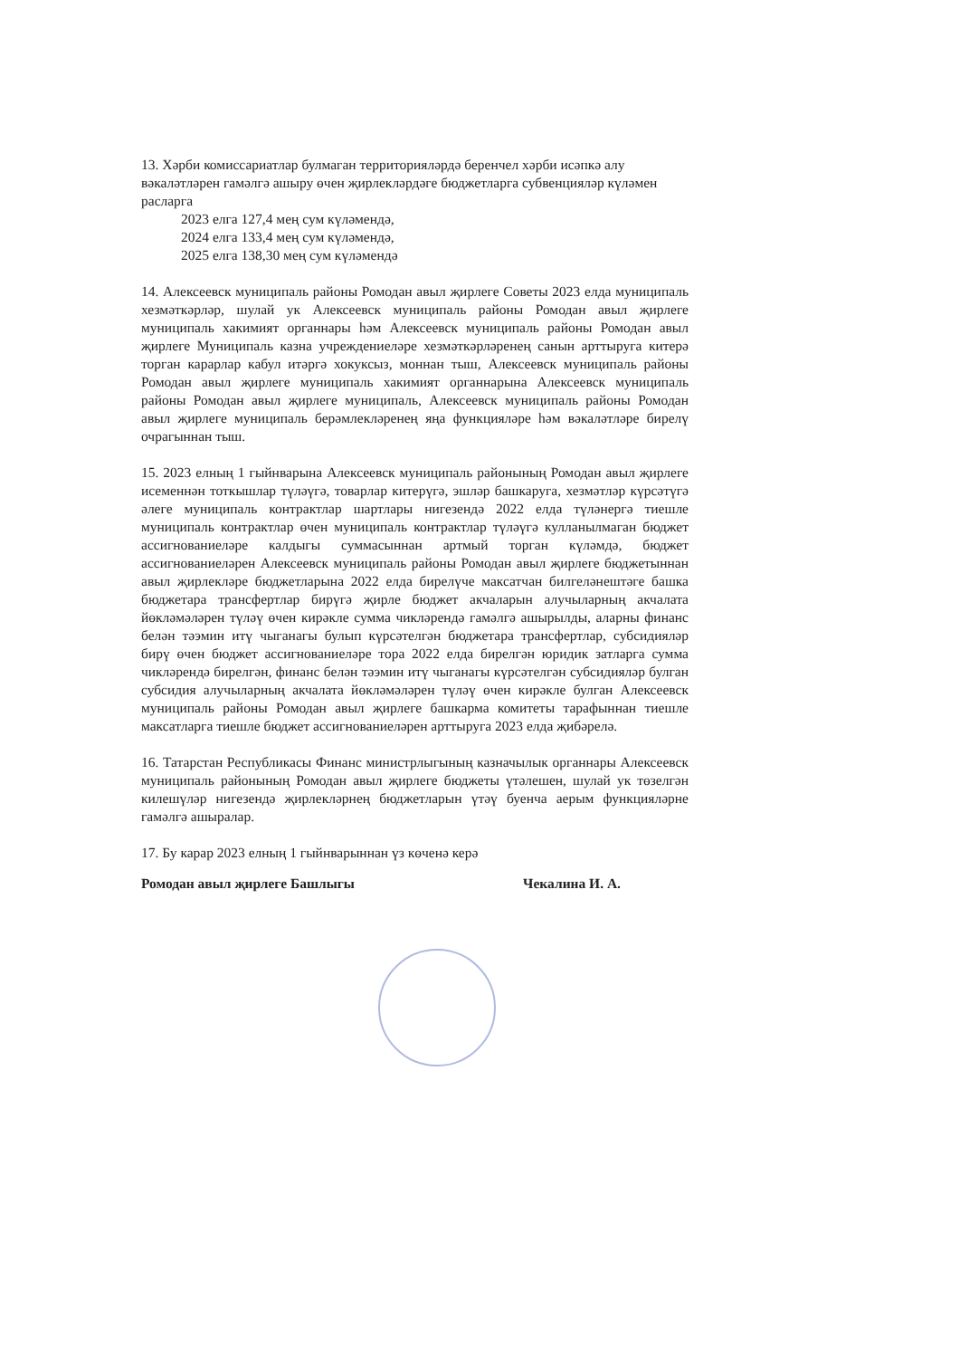13. Хәрби комиссариатлар булмаган территорияләрдә беренчел хәрби исәпкә алу вәкаләтләрен гамәлгә ашыру өчен җирлекләрдәге бюджетларга субвенцияләр күләмен расларга
2023 елга 127,4 мең сум күләмендә,
2024 елга 133,4 мең сум күләмендә,
2025 елга 138,30 мең сум күләмендә
14. Алексеевск муниципаль районы Ромодан авыл җирлеге Советы 2023 елда муниципаль хезмәткәрләр, шулай ук Алексеевск муниципаль районы Ромодан авыл җирлеге муниципаль хакимият органнары һәм Алексеевск муниципаль районы Ромодан авыл җирлеге Муниципаль казна учреждениеләре хезмәткәрләренең санын арттыруга китерә торган карарлар кабул итәргә хокуксыз, моннан тыш, Алексеевск муниципаль районы Ромодан авыл җирлеге муниципаль хакимият органнарына Алексеевск муниципаль районы Ромодан авыл җирлеге муниципаль, Алексеевск муниципаль районы Ромодан авыл җирлеге муниципаль берәмлекләренең яңа функцияләре һәм вәкаләтләре бирелү очрагыннан тыш.
15. 2023 елның 1 гыйнварына Алексеевск муниципаль районының Ромодан авыл җирлеге исеменнән тоткышлар түләүгә, товарлар китерүгә, эшләр башкаруга, хезмәтләр күрсәтүгә әлеге муниципаль контрактлар шартлары нигезендә 2022 елда түләнергә тиешле муниципаль контрактлар өчен муниципаль контрактлар түләүгә кулланылмаган бюджет ассигнованиеләре калдыгы суммасыннан артмый торган күләмдә, бюджет ассигнованиеләрен Алексеевск муниципаль районы Ромодан авыл җирлеге бюджетыннан авыл җирлекләре бюджетларына 2022 елда бирелүче максатчан билгеләнештәге башка бюджетара трансфертлар бирүгә җирле бюджет акчаларын алучыларның акчалата йөкләмәләрен түләү өчен кирәкле сумма чикләрендә гамәлгә ашырылды, аларны финанс белән тәэмин итү чыганагы булып күрсәтелгән бюджетара трансфертлар, субсидияләр бирү өчен бюджет ассигнованиеләре тора 2022 елда бирелгән юридик затларга сумма чикләрендә бирелгән, финанс белән тәэмин итү чыганагы күрсәтелгән субсидияләр булган субсидия алучыларның акчалата йөкләмәләрен түләү өчен кирәкле булган Алексеевск муниципаль районы Ромодан авыл җирлеге башкарма комитеты тарафыннан тиешле максатларга тиешле бюджет ассигнованиеләрен арттыруга 2023 елда җибәрелә.
16. Татарстан Республикасы Финанс министрлыгының казначылык органнары Алексеевск муниципаль районының Ромодан авыл җирлеге бюджеты үтәлешен, шулай ук төзелгән килешүләр нигезендә җирлекләрнең бюджетларын үтәү буенча аерым функцияләрне гамәлгә ашыралар.
17. Бу карар 2023 елның 1 гыйнварыннан үз көченә керә
Ромодан авыл җирлеге Башлыгы Чекалина И. А.